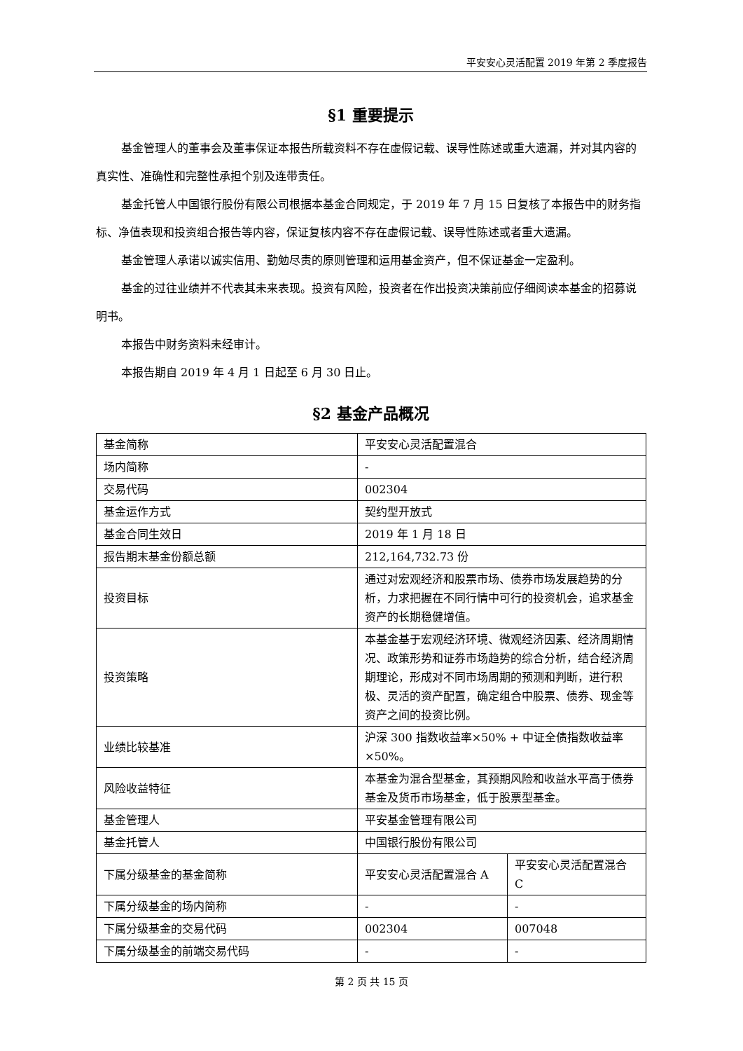平安安心灵活配置 2019 年第 2 季度报告
§1 重要提示
基金管理人的董事会及董事保证本报告所载资料不存在虚假记载、误导性陈述或重大遗漏，并对其内容的真实性、准确性和完整性承担个别及连带责任。
基金托管人中国银行股份有限公司根据本基金合同规定，于 2019 年 7 月 15 日复核了本报告中的财务指标、净值表现和投资组合报告等内容，保证复核内容不存在虚假记载、误导性陈述或者重大遗漏。
基金管理人承诺以诚实信用、勤勉尽责的原则管理和运用基金资产，但不保证基金一定盈利。
基金的过往业绩并不代表其未来表现。投资有风险，投资者在作出投资决策前应仔细阅读本基金的招募说明书。
本报告中财务资料未经审计。
本报告期自 2019 年 4 月 1 日起至 6 月 30 日止。
§2 基金产品概况
| 基金简称 | 平安安心灵活配置混合 | |
| 场内简称 | - | |
| 交易代码 | 002304 | |
| 基金运作方式 | 契约型开放式 | |
| 基金合同生效日 | 2019 年 1 月 18 日 | |
| 报告期末基金份额总额 | 212,164,732.73 份 | |
| 投资目标 | 通过对宏观经济和股票市场、债券市场发展趋势的分析，力求把握在不同行情中可行的投资机会，追求基金资产的长期稳健增值。 | |
| 投资策略 | 本基金基于宏观经济环境、微观经济因素、经济周期情况、政策形势和证券市场趋势的综合分析，结合经济周期理论，形成对不同市场周期的预测和判断，进行积极、灵活的资产配置，确定组合中股票、债券、现金等资产之间的投资比例。 | |
| 业绩比较基准 | 沪深 300 指数收益率×50% + 中证全债指数收益率×50%。 | |
| 风险收益特征 | 本基金为混合型基金，其预期风险和收益水平高于债券基金及货币市场基金，低于股票型基金。 | |
| 基金管理人 | 平安基金管理有限公司 | |
| 基金托管人 | 中国银行股份有限公司 | |
| 下属分级基金的基金简称 | 平安安心灵活配置混合 A | 平安安心灵活配置混合 C |
| 下属分级基金的场内简称 | - | - |
| 下属分级基金的交易代码 | 002304 | 007048 |
| 下属分级基金的前端交易代码 | - | - |
第 2 页 共 15 页